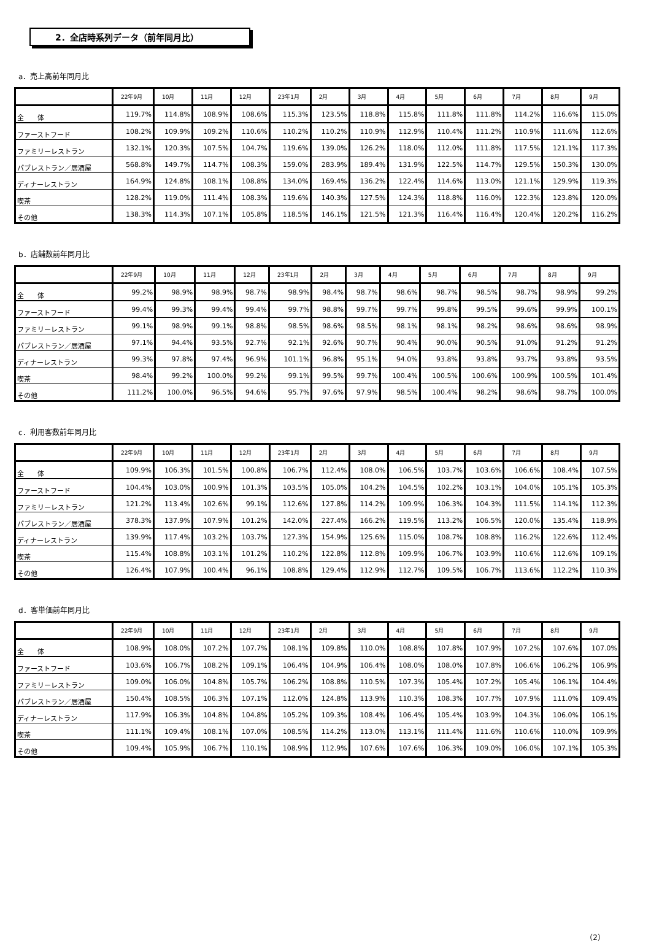2．全店時系列データ（前年同月比）
a．売上高前年同月比
| | 22年9月 | 10月 | 11月 | 12月 | 23年1月 | 2月 | 3月 | 4月 | 5月 | 6月 | 7月 | 8月 | 9月 |
| --- | --- | --- | --- | --- | --- | --- | --- | --- | --- | --- | --- | --- | --- |
| 全 体 | 119.7% | 114.8% | 108.9% | 108.6% | 115.3% | 123.5% | 118.8% | 115.8% | 111.8% | 111.8% | 114.2% | 116.6% | 115.0% |
| ファーストフード | 108.2% | 109.9% | 109.2% | 110.6% | 110.2% | 110.2% | 110.9% | 112.9% | 110.4% | 111.2% | 110.9% | 111.6% | 112.6% |
| ファミリーレストラン | 132.1% | 120.3% | 107.5% | 104.7% | 119.6% | 139.0% | 126.2% | 118.0% | 112.0% | 111.8% | 117.5% | 121.1% | 117.3% |
| パブレストラン／居酒屋 | 568.8% | 149.7% | 114.7% | 108.3% | 159.0% | 283.9% | 189.4% | 131.9% | 122.5% | 114.7% | 129.5% | 150.3% | 130.0% |
| ディナーレストラン | 164.9% | 124.8% | 108.1% | 108.8% | 134.0% | 169.4% | 136.2% | 122.4% | 114.6% | 113.0% | 121.1% | 129.9% | 119.3% |
| 喫茶 | 128.2% | 119.0% | 111.4% | 108.3% | 119.6% | 140.3% | 127.5% | 124.3% | 118.8% | 116.0% | 122.3% | 123.8% | 120.0% |
| その他 | 138.3% | 114.3% | 107.1% | 105.8% | 118.5% | 146.1% | 121.5% | 121.3% | 116.4% | 116.4% | 120.4% | 120.2% | 116.2% |
b．店舗数前年同月比
| | 22年9月 | 10月 | 11月 | 12月 | 23年1月 | 2月 | 3月 | 4月 | 5月 | 6月 | 7月 | 8月 | 9月 |
| --- | --- | --- | --- | --- | --- | --- | --- | --- | --- | --- | --- | --- | --- |
| 全 体 | 99.2% | 98.9% | 98.9% | 98.7% | 98.9% | 98.4% | 98.7% | 98.6% | 98.7% | 98.5% | 98.7% | 98.9% | 99.2% |
| ファーストフード | 99.4% | 99.3% | 99.4% | 99.4% | 99.7% | 98.8% | 99.7% | 99.7% | 99.8% | 99.5% | 99.6% | 99.9% | 100.1% |
| ファミリーレストラン | 99.1% | 98.9% | 99.1% | 98.8% | 98.5% | 98.6% | 98.5% | 98.1% | 98.1% | 98.2% | 98.6% | 98.6% | 98.9% |
| パブレストラン／居酒屋 | 97.1% | 94.4% | 93.5% | 92.7% | 92.1% | 92.6% | 90.7% | 90.4% | 90.0% | 90.5% | 91.0% | 91.2% | 91.2% |
| ディナーレストラン | 99.3% | 97.8% | 97.4% | 96.9% | 101.1% | 96.8% | 95.1% | 94.0% | 93.8% | 93.8% | 93.7% | 93.8% | 93.5% |
| 喫茶 | 98.4% | 99.2% | 100.0% | 99.2% | 99.1% | 99.5% | 99.7% | 100.4% | 100.5% | 100.6% | 100.9% | 100.5% | 101.4% |
| その他 | 111.2% | 100.0% | 96.5% | 94.6% | 95.7% | 97.6% | 97.9% | 98.5% | 100.4% | 98.2% | 98.6% | 98.7% | 100.0% |
c．利用客数前年同月比
| | 22年9月 | 10月 | 11月 | 12月 | 23年1月 | 2月 | 3月 | 4月 | 5月 | 6月 | 7月 | 8月 | 9月 |
| --- | --- | --- | --- | --- | --- | --- | --- | --- | --- | --- | --- | --- | --- |
| 全 体 | 109.9% | 106.3% | 101.5% | 100.8% | 106.7% | 112.4% | 108.0% | 106.5% | 103.7% | 103.6% | 106.6% | 108.4% | 107.5% |
| ファーストフード | 104.4% | 103.0% | 100.9% | 101.3% | 103.5% | 105.0% | 104.2% | 104.5% | 102.2% | 103.1% | 104.0% | 105.1% | 105.3% |
| ファミリーレストラン | 121.2% | 113.4% | 102.6% | 99.1% | 112.6% | 127.8% | 114.2% | 109.9% | 106.3% | 104.3% | 111.5% | 114.1% | 112.3% |
| パブレストラン／居酒屋 | 378.3% | 137.9% | 107.9% | 101.2% | 142.0% | 227.4% | 166.2% | 119.5% | 113.2% | 106.5% | 120.0% | 135.4% | 118.9% |
| ディナーレストラン | 139.9% | 117.4% | 103.2% | 103.7% | 127.3% | 154.9% | 125.6% | 115.0% | 108.7% | 108.8% | 116.2% | 122.6% | 112.4% |
| 喫茶 | 115.4% | 108.8% | 103.1% | 101.2% | 110.2% | 122.8% | 112.8% | 109.9% | 106.7% | 103.9% | 110.6% | 112.6% | 109.1% |
| その他 | 126.4% | 107.9% | 100.4% | 96.1% | 108.8% | 129.4% | 112.9% | 112.7% | 109.5% | 106.7% | 113.6% | 112.2% | 110.3% |
d．客単価前年同月比
| | 22年9月 | 10月 | 11月 | 12月 | 23年1月 | 2月 | 3月 | 4月 | 5月 | 6月 | 7月 | 8月 | 9月 |
| --- | --- | --- | --- | --- | --- | --- | --- | --- | --- | --- | --- | --- | --- |
| 全 体 | 108.9% | 108.0% | 107.2% | 107.7% | 108.1% | 109.8% | 110.0% | 108.8% | 107.8% | 107.9% | 107.2% | 107.6% | 107.0% |
| ファーストフード | 103.6% | 106.7% | 108.2% | 109.1% | 106.4% | 104.9% | 106.4% | 108.0% | 108.0% | 107.8% | 106.6% | 106.2% | 106.9% |
| ファミリーレストラン | 109.0% | 106.0% | 104.8% | 105.7% | 106.2% | 108.8% | 110.5% | 107.3% | 105.4% | 107.2% | 105.4% | 106.1% | 104.4% |
| パブレストラン／居酒屋 | 150.4% | 108.5% | 106.3% | 107.1% | 112.0% | 124.8% | 113.9% | 110.3% | 108.3% | 107.7% | 107.9% | 111.0% | 109.4% |
| ディナーレストラン | 117.9% | 106.3% | 104.8% | 104.8% | 105.2% | 109.3% | 108.4% | 106.4% | 105.4% | 103.9% | 104.3% | 106.0% | 106.1% |
| 喫茶 | 111.1% | 109.4% | 108.1% | 107.0% | 108.5% | 114.2% | 113.0% | 113.1% | 111.4% | 111.6% | 110.6% | 110.0% | 109.9% |
| その他 | 109.4% | 105.9% | 106.7% | 110.1% | 108.9% | 112.9% | 107.6% | 107.6% | 106.3% | 109.0% | 106.0% | 107.1% | 105.3% |
（2）